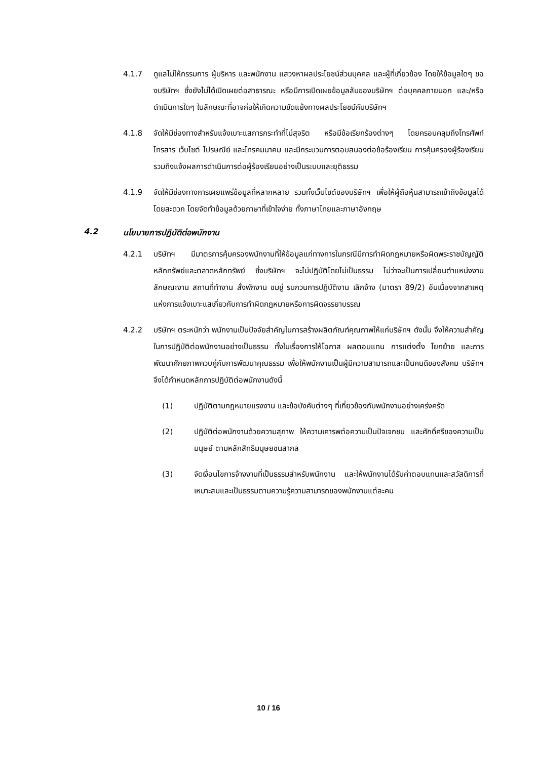4.1.7 ดูแลไม่ให้กรรมการ ผู้บริหาร และพนักงาน แสวงหาผลประโยชน์ส่วนบุคคล และผู้ที่เกี่ยวข้อง โดยให้ข้อมูลใดๆ ของบริษัทฯ ซึ่งยังไม่ได้เปิดเผยต่อสาธารณะ หรือมีการเปิดเผยข้อมูลลับของบริษัทฯ ต่อบุคคลภายนอก และ/หรือ ดำเนินการใดๆ ในลักษณะที่อาจก่อให้เกิดความขัดแย้งทางผลประโยชน์กับบริษัทฯ
4.1.8 จัดให้มีช่องทางสำหรับแจ้งเบาะแสการกระทำที่ไม่สุจริต หรือมีข้อเรียกร้องต่างๆ โดยครอบคลุมถึงโทรศัพท์ โทรสาร เว็บไซต์ ไปรษณีย์ และโทรคมนาคม และมีกระบวนการตอบสนองต่อข้อร้องเรียน การคุ้มครองผู้ร้องเรียน รวมถึงแจ้งผลการดำเนินการต่อผู้ร้องเรียนอย่างเป็นระบบและยุติธรรม
4.1.9 จัดให้มีช่องทางการเผยแพร่ข้อมูลที่หลากหลาย รวมทั้งเว็บไซต์ของบริษัทฯ เพื่อให้ผู้ถือหุ้นสามารถเข้าถึงข้อมูลได้โดยสะดวก โดยจัดทำข้อมูลด้วยภาษาที่เข้าใจง่าย ทั้งภาษาไทยและภาษาอังกฤษ
4.2 นโยบายการปฏิบัติต่อพนักงาน
4.2.1 บริษัทฯ มีมาตรการคุ้มครองพนักงานที่ให้ข้อมูลแก่ทางการในกรณีมีการทำผิดกฎหมายหรือผิดพระราชบัญญัติหลักทรัพย์และตลาดหลักทรัพย์ ซึ่งบริษัทฯ จะไม่ปฏิบัติโดยไม่เป็นธรรม ไม่ว่าจะเป็นการเปลี่ยนตำแหน่งงาน ลักษณะงาน สถานที่ทำงาน สั่งพักงาน ขมขู่ รบกวนการปฏิบัติงาน เลิกจ้าง (มาตรา 89/2) อันเนื่องจากสาเหตุแห่งการแจ้งเบาะแสเกี่ยวกับการทำผิดกฎหมายหรือการผิดจรรยาบรรณ
4.2.2 บริษัทฯ ตระหนักว่า พนักงานเป็นปัจจัยสำคัญในการสร้างผลิตภัณฑ์คุณภาพให้แก่บริษัทฯ ดังนั้น จึงให้ความสำคัญในการปฏิบัติต่อพนักงานอย่างเป็นธรรม ทั้งในเรื่องการให้โอกาส ผลตอบแทน การแต่งตั้ง โยกย้าย และการพัฒนาศักยภาพควบคู่กับการพัฒนาคุณธรรม เพื่อให้พนักงานเป็นผู้มีความสามารถและเป็นคนดีของสังคม บริษัทฯ จึงได้กำหนดหลักการปฏิบัติต่อพนักงานดังนี้
(1) ปฏิบัติตามกฎหมายแรงงาน และข้อบังคับต่างๆ ที่เกี่ยวข้องกับพนักงานอย่างเคร่งครัด
(2) ปฏิบัติต่อพนักงานด้วยความสุภาพ ให้ความเคารพต่อความเป็นปัจเจกชน และศักดิ์ศรีของความเป็นมนุษย์ ตามหลักสิทธิมนุษยชนสากล
(3) จัดเงื่อนไขการจ้างงานที่เป็นธรรมสำหรับพนักงาน และให้พนักงานได้รับค่าตอบแทนและสวัสดิการที่เหมาะสมและเป็นธรรมตามความรู้ความสามารถของพนักงานแต่ละคน
10 / 16